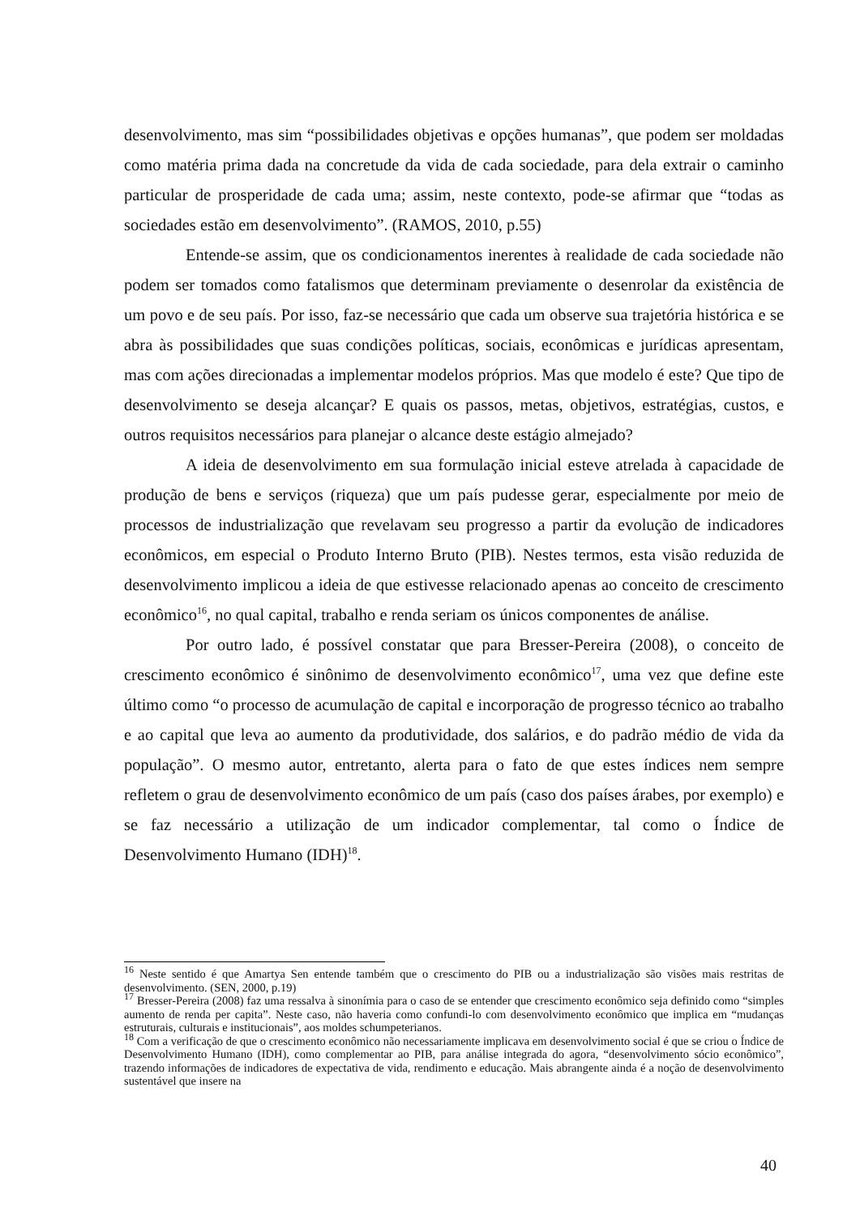desenvolvimento, mas sim “possibilidades objetivas e opções humanas”, que podem ser moldadas como matéria prima dada na concretude da vida de cada sociedade, para dela extrair o caminho particular de prosperidade de cada uma; assim, neste contexto, pode-se afirmar que “todas as sociedades estão em desenvolvimento”. (RAMOS, 2010, p.55)
Entende-se assim, que os condicionamentos inerentes à realidade de cada sociedade não podem ser tomados como fatalismos que determinam previamente o desenrolar da existência de um povo e de seu país. Por isso, faz-se necessário que cada um observe sua trajetória histórica e se abra às possibilidades que suas condições políticas, sociais, econômicas e jurídicas apresentam, mas com ações direcionadas a implementar modelos próprios. Mas que modelo é este? Que tipo de desenvolvimento se deseja alcançar? E quais os passos, metas, objetivos, estratégias, custos, e outros requisitos necessários para planejar o alcance deste estágio almejado?
A ideia de desenvolvimento em sua formulação inicial esteve atrelada à capacidade de produção de bens e serviços (riqueza) que um país pudesse gerar, especialmente por meio de processos de industrialização que revelavam seu progresso a partir da evolução de indicadores econômicos, em especial o Produto Interno Bruto (PIB). Nestes termos, esta visão reduzida de desenvolvimento implicou a ideia de que estivesse relacionado apenas ao conceito de crescimento econômico<sup>16</sup>, no qual capital, trabalho e renda seriam os únicos componentes de análise.
Por outro lado, é possível constatar que para Bresser-Pereira (2008), o conceito de crescimento econômico é sinônimo de desenvolvimento econômico<sup>17</sup>, uma vez que define este último como “o processo de acumulação de capital e incorporação de progresso técnico ao trabalho e ao capital que leva ao aumento da produtividade, dos salários, e do padrão médio de vida da população”. O mesmo autor, entretanto, alerta para o fato de que estes índices nem sempre refletem o grau de desenvolvimento econômico de um país (caso dos países árabes, por exemplo) e se faz necessário a utilização de um indicador complementar, tal como o Índice de Desenvolvimento Humano (IDH)<sup>18</sup>.
<sup>16</sup> Neste sentido é que Amartya Sen entende também que o crescimento do PIB ou a industrialização são visões mais restritas de desenvolvimento. (SEN, 2000, p.19)
<sup>17</sup> Bresser-Pereira (2008) faz uma ressalva à sinonímia para o caso de se entender que crescimento econômico seja definido como “simples aumento de renda per capita”. Neste caso, não haveria como confundi-lo com desenvolvimento econômico que implica em “mudanças estruturais, culturais e institucionais”, aos moldes schumpeterianos.
<sup>18</sup> Com a verificação de que o crescimento econômico não necessariamente implicava em desenvolvimento social é que se criou o Índice de Desenvolvimento Humano (IDH), como complementar ao PIB, para análise integrada do agora, “desenvolvimento sócio econômico”, trazendo informações de indicadores de expectativa de vida, rendimento e educação. Mais abrangente ainda é a noção de desenvolvimento sustentável que insere na
40